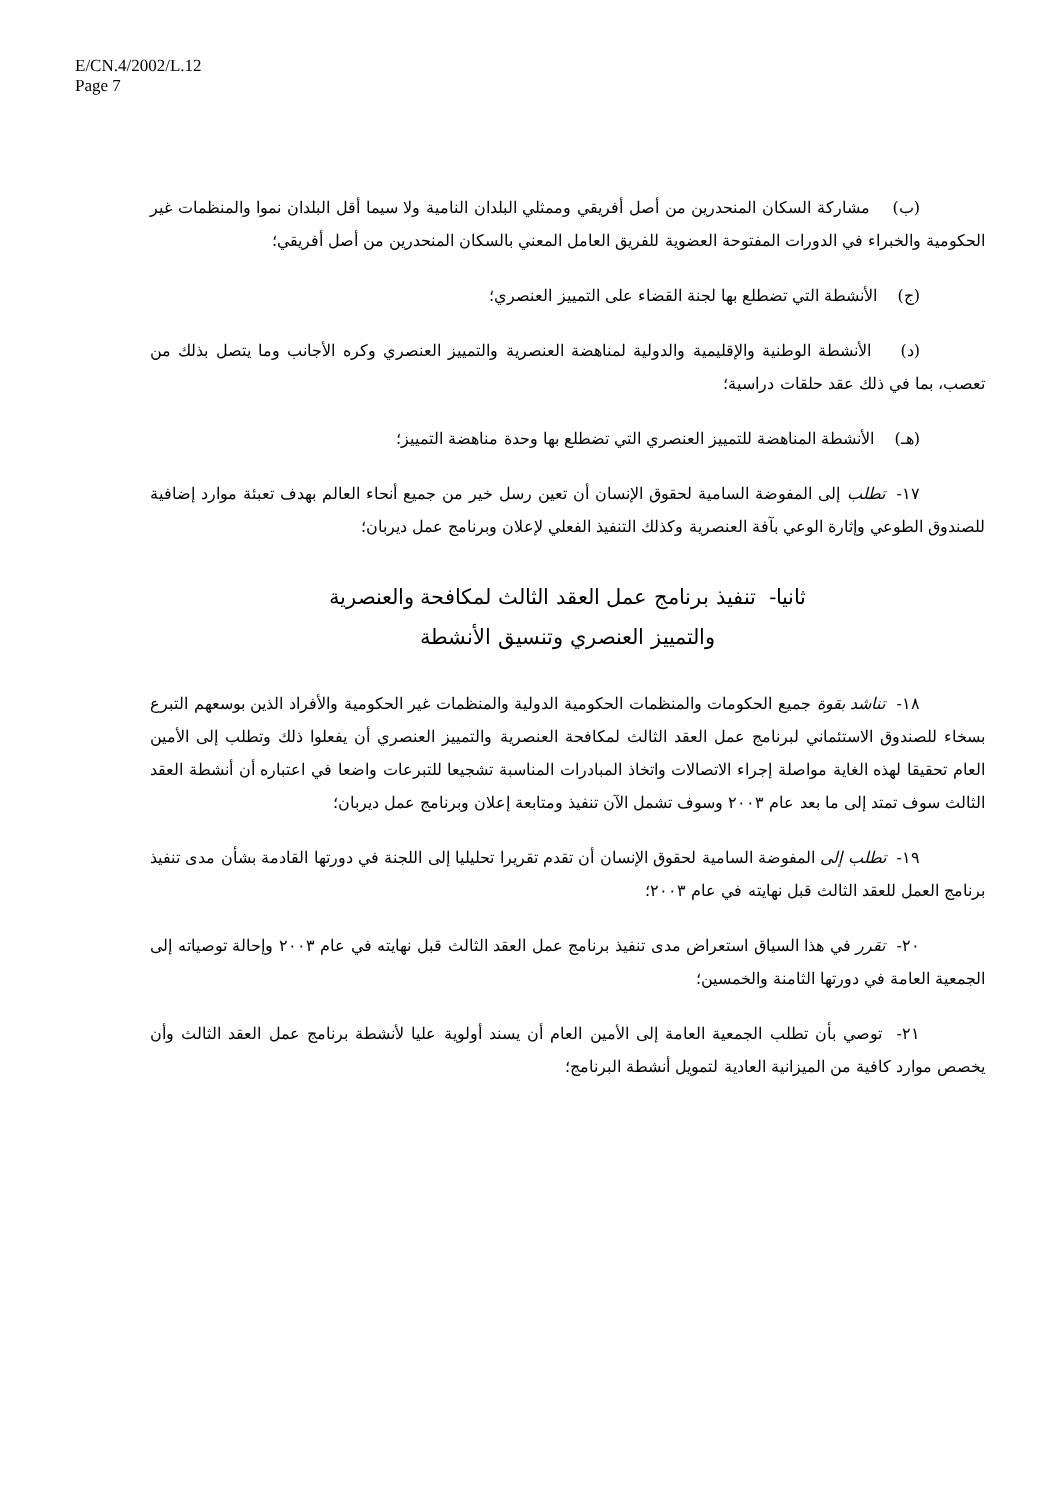E/CN.4/2002/L.12
Page 7
(ب) مشاركة السكان المنحدرين من أصل أفريقي وممثلي البلدان النامية ولا سيما أقل البلدان نموا والمنظمات غير الحكومية والخبراء في الدورات المفتوحة العضوية للفريق العامل المعني بالسكان المنحدرين من أصل أفريقي؛
(ج) الأنشطة التي تضطلع بها لجنة القضاء على التمييز العنصري؛
(د) الأنشطة الوطنية والإقليمية والدولية لمناهضة العنصرية والتمييز العنصري وكره الأجانب وما يتصل بذلك من تعصب، بما في ذلك عقد حلقات دراسية؛
(هـ) الأنشطة المناهضة للتمييز العنصري التي تضطلع بها وحدة مناهضة التمييز؛
١٧- تطلب إلى المفوضة السامية لحقوق الإنسان أن تعين رسل خير من جميع أنحاء العالم بهدف تعبئة موارد إضافية للصندوق الطوعي وإثارة الوعي بآفة العنصرية وكذلك التنفيذ الفعلي لإعلان وبرنامج عمل ديربان؛
ثانيا- تنفيذ برنامج عمل العقد الثالث لمكافحة والعنصرية
والتمييز العنصري وتنسيق الأنشطة
١٨- تناشد بقوة جميع الحكومات والمنظمات الحكومية الدولية والمنظمات غير الحكومية والأفراد الذين بوسعهم التبرع بسخاء للصندوق الاستئماني لبرنامج عمل العقد الثالث لمكافحة العنصرية والتمييز العنصري أن يفعلوا ذلك وتطلب إلى الأمين العام تحقيقا لهذه الغاية مواصلة إجراء الاتصالات واتخاذ المبادرات المناسبة تشجيعا للتبرعات واضعا في اعتباره أن أنشطة العقد الثالث سوف تمتد إلى ما بعد عام ٢٠٠٣ وسوف تشمل الآن تنفيذ ومتابعة إعلان وبرنامج عمل ديربان؛
١٩- تطلب إلى المفوضة السامية لحقوق الإنسان أن تقدم تقريرا تحليليا إلى اللجنة في دورتها القادمة بشأن مدى تنفيذ برنامج العمل للعقد الثالث قبل نهايته في عام ٢٠٠٣؛
٢٠- تقرر في هذا السياق استعراض مدى تنفيذ برنامج عمل العقد الثالث قبل نهايته في عام ٢٠٠٣ وإحالة توصياته إلى الجمعية العامة في دورتها الثامنة والخمسين؛
٢١- توصي بأن تطلب الجمعية العامة إلى الأمين العام أن يسند أولوية عليا لأنشطة برنامج عمل العقد الثالث وأن يخصص موارد كافية من الميزانية العادية لتمويل أنشطة البرنامج؛